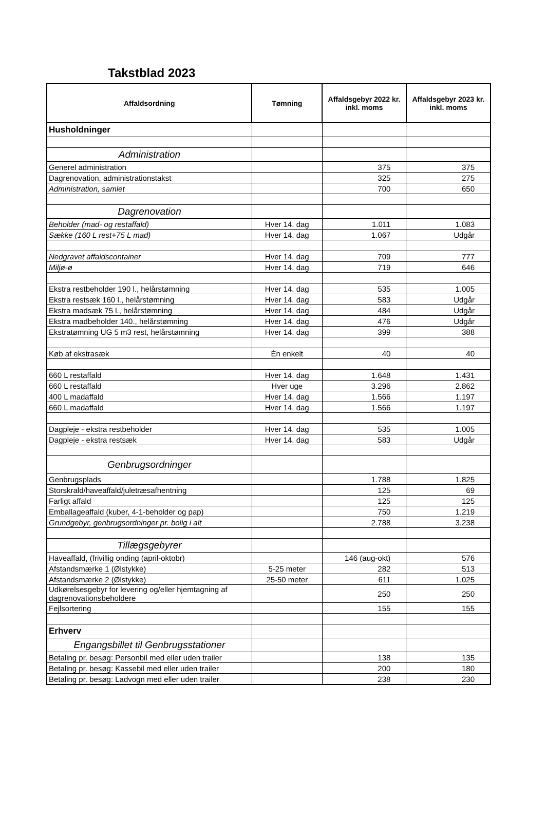Takstblad 2023
| Affaldsordning | Tømning | Affaldsgebyr 2022 kr. inkl. moms | Affaldsgebyr 2023 kr. inkl. moms |
| --- | --- | --- | --- |
| Husholdninger | | | |
| Administration | | | |
| Generel administration | | 375 | 375 |
| Dagrenovation, administrationstakst | | 325 | 275 |
| Administration, samlet | | 700 | 650 |
| Dagrenovation | | | |
| Beholder (mad- og restaffald) | Hver 14. dag | 1.011 | 1.083 |
| Sække (160 L rest+75 L mad) | Hver 14. dag | 1.067 | Udgår |
| Nedgravet affaldscontainer | Hver 14. dag | 709 | 777 |
| Miljø-ø | Hver 14. dag | 719 | 646 |
| Ekstra restbeholder 190 l., helårstømning | Hver 14. dag | 535 | 1.005 |
| Ekstra restsæk 160 l., helårstømning | Hver 14. dag | 583 | Udgår |
| Ekstra madsæk 75 l., helårstømning | Hver 14. dag | 484 | Udgår |
| Ekstra madbeholder 140., helårstømning | Hver 14. dag | 476 | Udgår |
| Ekstratømning UG 5 m3 rest, helårstømning | Hver 14. dag | 399 | 388 |
| Køb af ekstrasæk | Én enkelt | 40 | 40 |
| 660 L restaffald | Hver 14. dag | 1.648 | 1.431 |
| 660 L restaffald | Hver uge | 3.296 | 2.862 |
| 400 L madaffald | Hver 14. dag | 1.566 | 1.197 |
| 660 L madaffald | Hver 14. dag | 1.566 | 1.197 |
| Dagpleje - ekstra restbeholder | Hver 14. dag | 535 | 1.005 |
| Dagpleje - ekstra restsæk | Hver 14. dag | 583 | Udgår |
| Genbrugsordninger | | | |
| Genbrugsplads | | 1.788 | 1.825 |
| Storskrald/haveaffald/juletræsafhentning | | 125 | 69 |
| Farligt affald | | 125 | 125 |
| Emballageaffald (kuber, 4-1-beholder og pap) | | 750 | 1.219 |
| Grundgebyr, genbrugsordninger pr. bolig i alt | | 2.788 | 3.238 |
| Tillægsgebyrer | | | |
| Haveaffald, (frivillig onding (april-oktobr) | | 146 (aug-okt) | 576 |
| Afstandsmærke 1 (Ølstykke) | 5-25 meter | 282 | 513 |
| Afstandsmærke 2 (Ølstykke) | 25-50 meter | 611 | 1.025 |
| Udkørelsesgebyr for levering og/eller hjemtagning af dagrenovationsbeholdere | | 250 | 250 |
| Fejlsortering | | 155 | 155 |
| Erhverv | | | |
| Engangsbillet til Genbrugsstationer | | | |
| Betaling pr. besøg: Personbil med eller uden trailer | | 138 | 135 |
| Betaling pr. besøg: Kassebil med eller uden trailer | | 200 | 180 |
| Betaling pr. besøg: Ladvogn med eller uden trailer | | 238 | 230 |